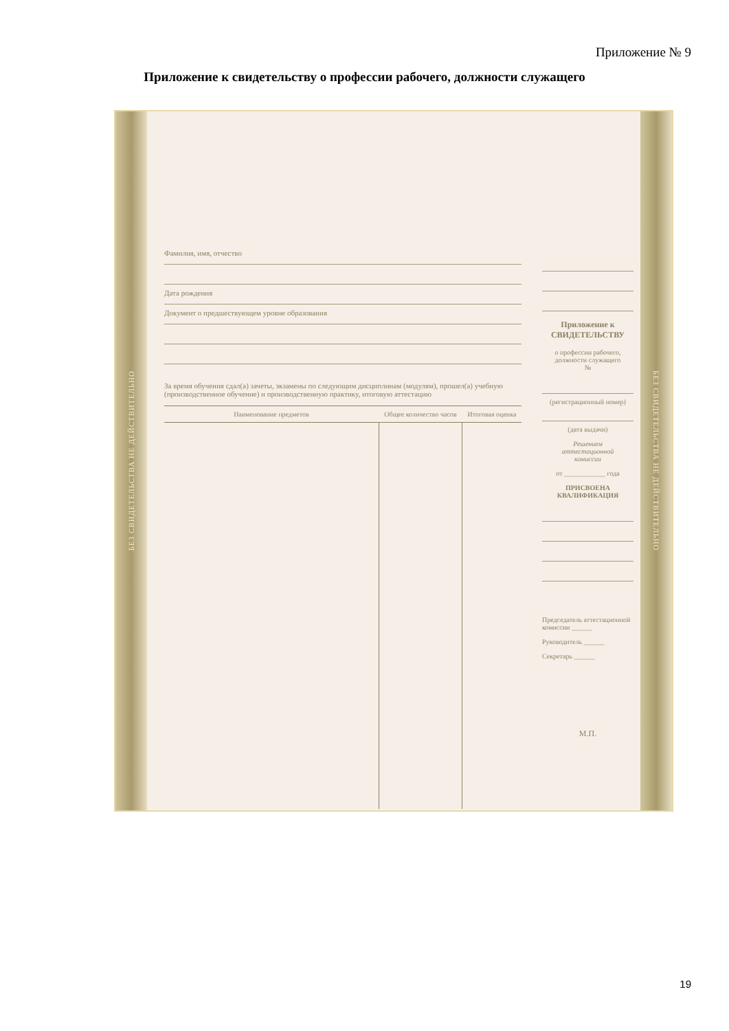Приложение № 9
Приложение к свидетельству о профессии рабочего, должности служащего
БЕЗ СВИДЕТЕЛЬСТВА НЕ ДЕЙСТВИТЕЛЬНО
Фамилия, имя, отчество
Дата рождения
Документ о предшествующем уровне образования
За время обучения сдал(а) зачеты, экзамены по следующим дисциплинам (модулям), прошел(а) учебную (производственное обучение) и производственную практику, итоговую аттестацию
| Наименование предметов | Общее количество часов | Итоговая оценка |
| --- | --- | --- |
Приложение к
СВИДЕТЕЛЬСТВУ
о профессии рабочего,
должности служащего
№
(регистрационный номер)
(дата выдачи)
Решением
аттестационной
комиссии
от ____________ года
ПРИСВОЕНА КВАЛИФИКАЦИЯ
Председатель аттестационной комиссии ______
Руководитель ______
Секретарь ______
М.П.
БЕЗ СВИДЕТЕЛЬСТВА НЕ ДЕЙСТВИТЕЛЬНО
19